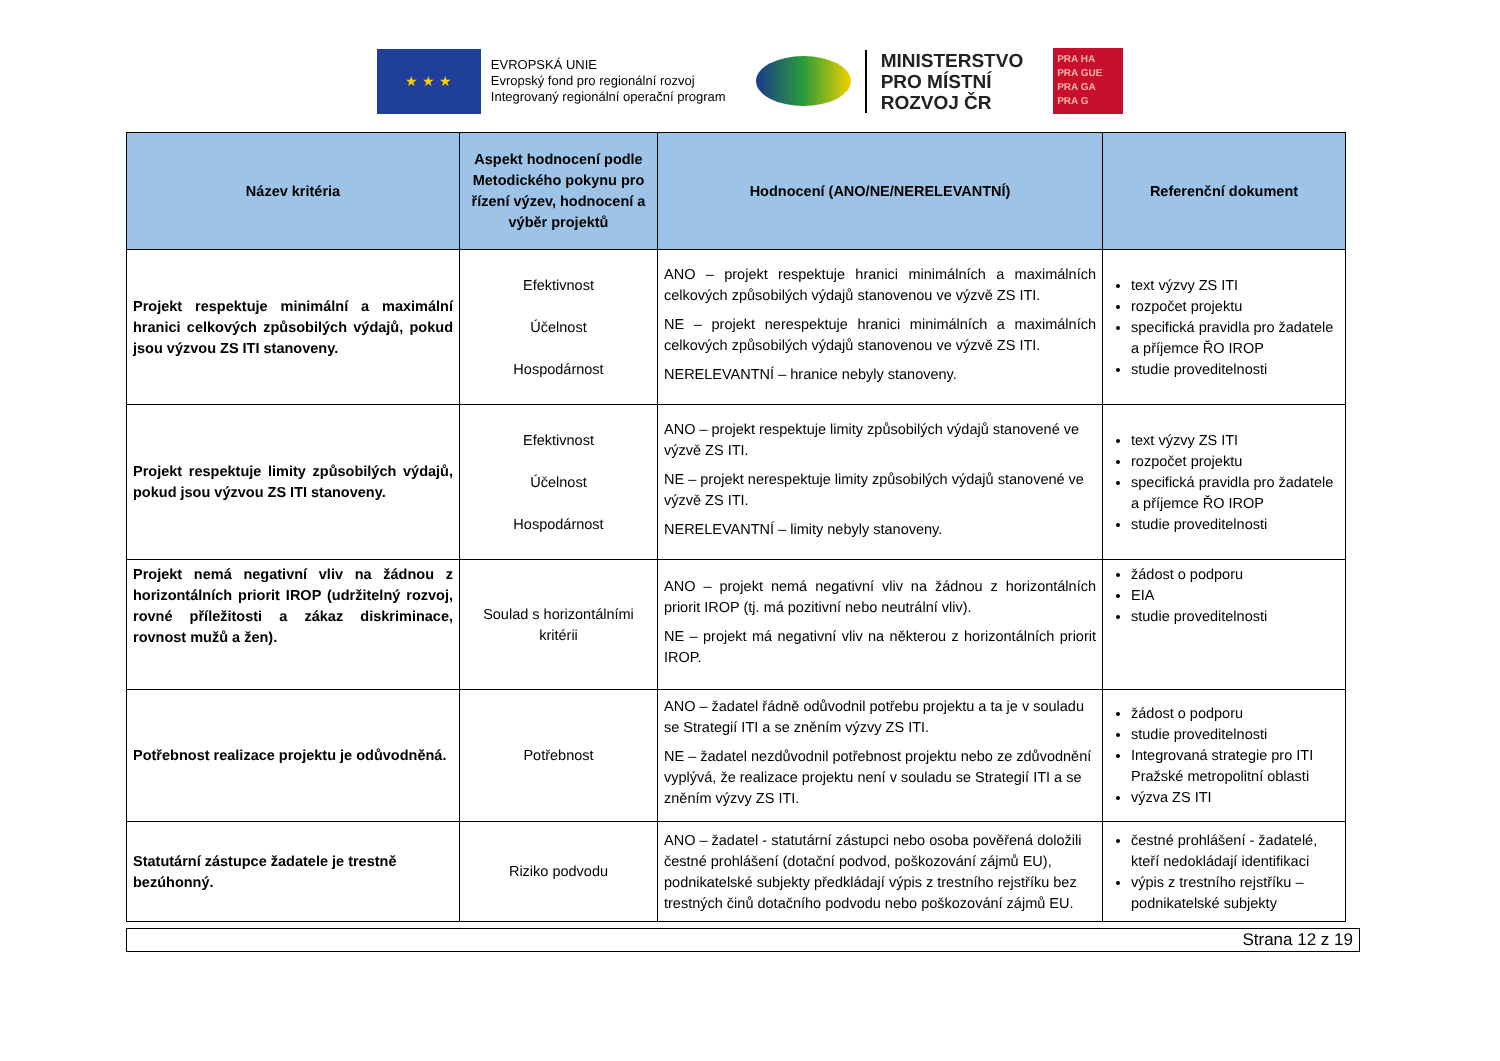★ ★ ★
EVROPSKÁ UNIE
Evropský fond pro regionální rozvoj
Integrovaný regionální operační program
MINISTERSTVO
PRO MÍSTNÍ
ROZVOJ ČR
PRA HA
PRA GUE
PRA GA
PRA G
| Název kritéria | Aspekt hodnocení podle Metodického pokynu pro řízení výzev, hodnocení a výběr projektů | Hodnocení (ANO/NE/NERELEVANTNÍ) | Referenční dokument |
| --- | --- | --- | --- |
| Projekt respektuje minimální a maximální hranici celkových způsobilých výdajů, pokud jsou výzvou ZS ITI stanoveny. | Efektivnost Účelnost Hospodárnost | ANO – projekt respektuje hranici minimálních a maximálních celkových způsobilých výdajů stanovenou ve výzvě ZS ITI. NE – projekt nerespektuje hranici minimálních a maximálních celkových způsobilých výdajů stanovenou ve výzvě ZS ITI. NERELEVANTNÍ – hranice nebyly stanoveny. | text výzvy ZS ITI rozpočet projektu specifická pravidla pro žadatele a příjemce ŘO IROP studie proveditelnosti |
| Projekt respektuje limity způsobilých výdajů, pokud jsou výzvou ZS ITI stanoveny. | Efektivnost Účelnost Hospodárnost | ANO – projekt respektuje limity způsobilých výdajů stanovené ve výzvě ZS ITI. NE – projekt nerespektuje limity způsobilých výdajů stanovené ve výzvě ZS ITI. NERELEVANTNÍ – limity nebyly stanoveny. | text výzvy ZS ITI rozpočet projektu specifická pravidla pro žadatele a příjemce ŘO IROP studie proveditelnosti |
| Projekt nemá negativní vliv na žádnou z horizontálních priorit IROP (udržitelný rozvoj, rovné příležitosti a zákaz diskriminace, rovnost mužů a žen). | Soulad s horizontálními kritérii | ANO – projekt nemá negativní vliv na žádnou z horizontálních priorit IROP (tj. má pozitivní nebo neutrální vliv). NE – projekt má negativní vliv na některou z horizontálních priorit IROP. | žádost o podporu EIA studie proveditelnosti |
| Potřebnost realizace projektu je odůvodněná. | Potřebnost | ANO – žadatel řádně odůvodnil potřebu projektu a ta je v souladu se Strategií ITI a se zněním výzvy ZS ITI. NE – žadatel nezdůvodnil potřebnost projektu nebo ze zdůvodnění vyplývá, že realizace projektu není v souladu se Strategií ITI a se zněním výzvy ZS ITI. | žádost o podporu studie proveditelnosti Integrovaná strategie pro ITI Pražské metropolitní oblasti výzva ZS ITI |
| Statutární zástupce žadatele je trestně bezúhonný. | Riziko podvodu | ANO – žadatel - statutární zástupci nebo osoba pověřená doložili čestné prohlášení (dotační podvod, poškozování zájmů EU), podnikatelské subjekty předkládají výpis z trestního rejstříku bez trestných činů dotačního podvodu nebo poškozování zájmů EU. | čestné prohlášení - žadatelé, kteří nedokládají identifikaci výpis z trestního rejstříku – podnikatelské subjekty |
Strana 12 z 19